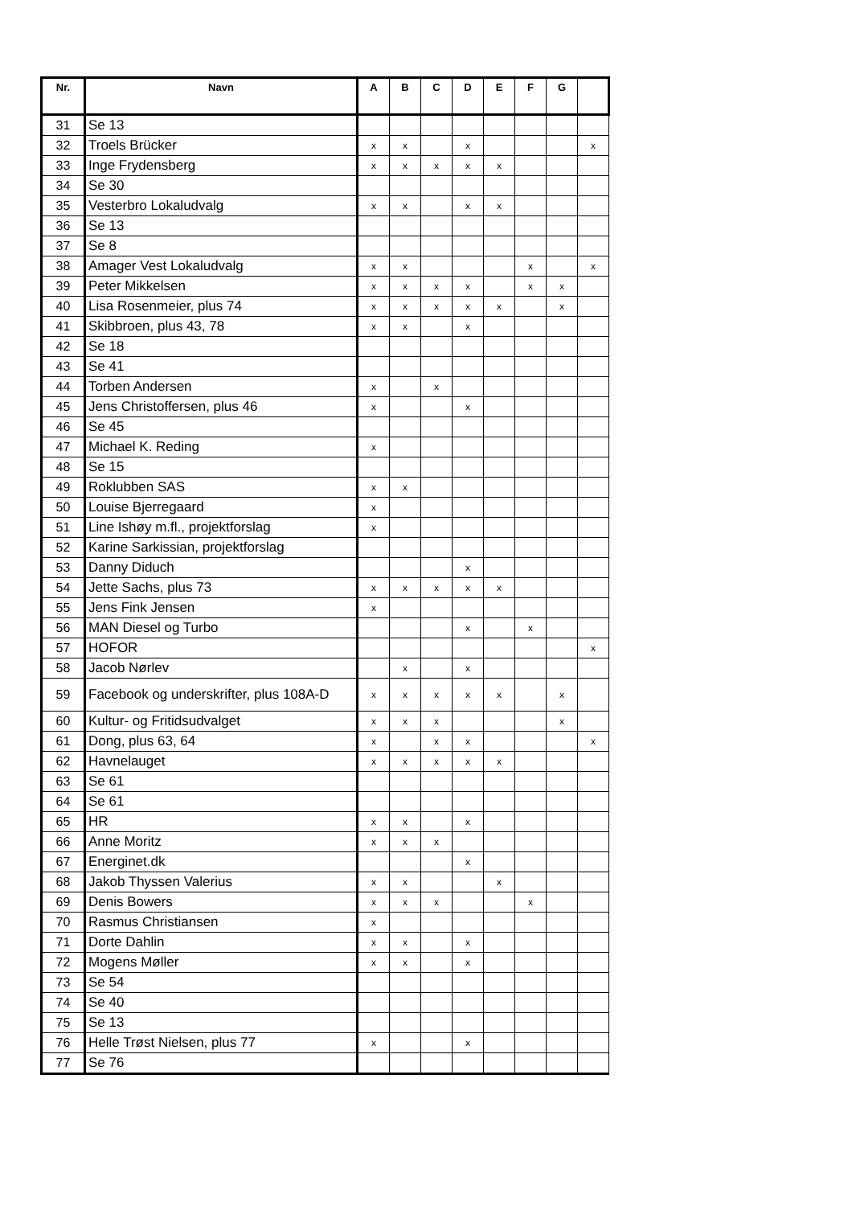| Nr. | Navn | A | B | C | D | E | F | G | |
| --- | --- | --- | --- | --- | --- | --- | --- | --- | --- |
| 31 | Se 13 | | | | | | | | |
| 32 | Troels Brücker | x | x | | x | | | | x |
| 33 | Inge Frydensberg | x | x | x | x | x | | | |
| 34 | Se 30 | | | | | | | | |
| 35 | Vesterbro Lokaludvalg | x | x | | x | x | | | |
| 36 | Se 13 | | | | | | | | |
| 37 | Se 8 | | | | | | | | |
| 38 | Amager Vest Lokaludvalg | x | x | | | | x | | x |
| 39 | Peter Mikkelsen | x | x | x | x | | x | x | |
| 40 | Lisa Rosenmeier, plus 74 | x | x | x | x | x | | x | |
| 41 | Skibbroen, plus 43, 78 | x | x | | x | | | | |
| 42 | Se 18 | | | | | | | | |
| 43 | Se 41 | | | | | | | | |
| 44 | Torben Andersen | x | | x | | | | | |
| 45 | Jens Christoffersen, plus 46 | x | | | x | | | | |
| 46 | Se 45 | | | | | | | | |
| 47 | Michael K. Reding | x | | | | | | | |
| 48 | Se 15 | | | | | | | | |
| 49 | Roklubben SAS | x | x | | | | | | |
| 50 | Louise Bjerregaard | x | | | | | | | |
| 51 | Line Ishøy m.fl., projektforslag | x | | | | | | | |
| 52 | Karine Sarkissian, projektforslag | | | | | | | | |
| 53 | Danny Diduch | | | | x | | | | |
| 54 | Jette Sachs, plus 73 | x | x | x | x | x | | | |
| 55 | Jens Fink Jensen | x | | | | | | | |
| 56 | MAN Diesel og Turbo | | | | x | | x | | |
| 57 | HOFOR | | | | | | | | x |
| 58 | Jacob Nørlev | | x | | x | | | | |
| 59 | Facebook og underskrifter, plus 108A-D | x | x | x | x | x | | x | |
| 60 | Kultur- og Fritidsudvalget | x | x | x | | | | x | |
| 61 | Dong, plus 63, 64 | x | | x | x | | | | x |
| 62 | Havnelauget | x | x | x | x | x | | | |
| 63 | Se 61 | | | | | | | | |
| 64 | Se 61 | | | | | | | | |
| 65 | HR | x | x | | x | | | | |
| 66 | Anne Moritz | x | x | x | | | | | |
| 67 | Energinet.dk | | | | x | | | | |
| 68 | Jakob Thyssen Valerius | x | x | | | x | | | |
| 69 | Denis Bowers | x | x | x | | | x | | |
| 70 | Rasmus Christiansen | x | | | | | | | |
| 71 | Dorte Dahlin | x | x | | x | | | | |
| 72 | Mogens Møller | x | x | | x | | | | |
| 73 | Se 54 | | | | | | | | |
| 74 | Se 40 | | | | | | | | |
| 75 | Se 13 | | | | | | | | |
| 76 | Helle Trøst Nielsen, plus 77 | x | | | x | | | | |
| 77 | Se 76 | | | | | | | | |